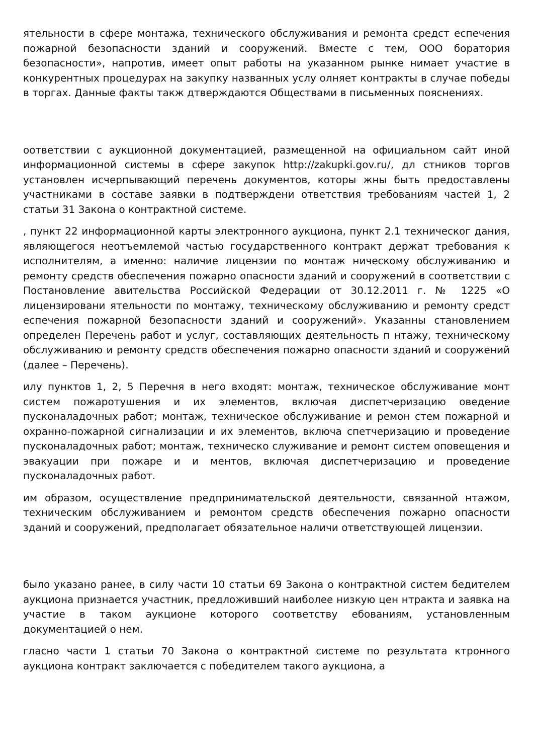ятельности в сфере монтажа, технического обслуживания и ремонта средст еспечения пожарной безопасности зданий и сооружений. Вместе с тем, ООО боратория безопасности», напротив, имеет опыт работы на указанном рынке нимает участие в конкурентных процедурах на закупку названных услу олняет контракты в случае победы в торгах. Данные факты такж дтверждаются Обществами в письменных пояснениях.
оответствии с аукционной документацией, размещенной на официальном сайт иной информационной системы в сфере закупок http://zakupki.gov.ru/, дл стников торгов установлен исчерпывающий перечень документов, которы жны быть предоставлены участниками в составе заявки в подтверждени ответствия требованиям частей 1, 2 статьи 31 Закона о контрактной системе.
, пункт 22 информационной карты электронного аукциона, пункт 2.1 техническог дания, являющегося неотъемлемой частью государственного контракт держат требования к исполнителям, а именно: наличие лицензии по монтаж ническому обслуживанию и ремонту средств обеспечения пожарно опасности зданий и сооружений в соответствии с Постановление авительства Российской Федерации от 30.12.2011 г. № 1225 «О лицензировани ятельности по монтажу, техническому обслуживанию и ремонту средст еспечения пожарной безопасности зданий и сооружений». Указанны становлением определен Перечень работ и услуг, составляющих деятельность п нтажу, техническому обслуживанию и ремонту средств обеспечения пожарно опасности зданий и сооружений (далее – Перечень).
илу пунктов 1, 2, 5 Перечня в него входят: монтаж, техническое обслуживание монт систем пожаротушения и их элементов, включая диспетчеризацию оведение пусконаладочных работ; монтаж, техническое обслуживание и ремон стем пожарной и охранно-пожарной сигнализации и их элементов, включа спетчеризацию и проведение пусконаладочных работ; монтаж, техническо служивание и ремонт систем оповещения и эвакуации при пожаре и и ментов, включая диспетчеризацию и проведение пусконаладочных работ.
им образом, осуществление предпринимательской деятельности, связанной нтажом, техническим обслуживанием и ремонтом средств обеспечения пожарно опасности зданий и сооружений, предполагает обязательное наличи ответствующей лицензии.
было указано ранее, в силу части 10 статьи 69 Закона о контрактной систем бедителем аукциона признается участник, предложивший наиболее низкую цен нтракта и заявка на участие в таком аукционе которого соответству ебованиям, установленным документацией о нем.
гласно части 1 статьи 70 Закона о контрактной системе по результата ктронного аукциона контракт заключается с победителем такого аукциона, а